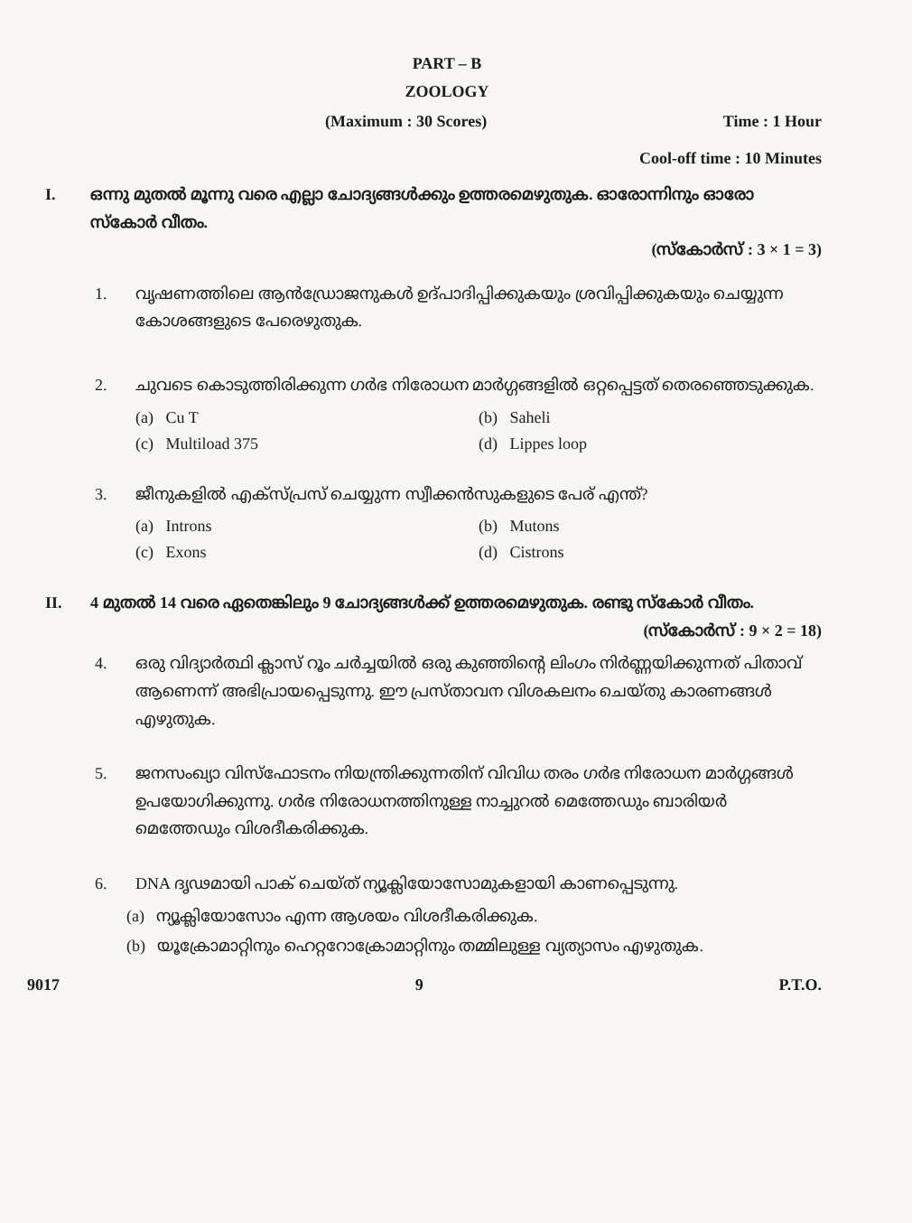PART – B
ZOOLOGY
(Maximum : 30 Scores) Time : 1 Hour
Cool-off time : 10 Minutes
I. ഒന്നു മുതൽ മൂന്നു വരെ എല്ലാ ചോദ്യങ്ങൾക്കും ഉത്തരമെഴുതുക. ഓരോന്നിനും ഓരോ സ്കോർ വീതം.
(സ്കോർസ് : 3 × 1 = 3)
1. വൃഷണത്തിലെ ആൻഡ്രോജനുകൾ ഉദ്പാദിപ്പിക്കുകയും ശ്രവിപ്പിക്കുകയും ചെയ്യുന്ന കോശങ്ങളുടെ പേരെഴുതുക.
2. ചുവടെ കൊടുത്തിരിക്കുന്ന ഗർഭ നിരോധന മാർഗ്ഗങ്ങളിൽ ഒറ്റപ്പെട്ടത് തെരഞ്ഞെടുക്കുക.
(a) Cu T
(b) Saheli
(c) Multiload 375
(d) Lippes loop
3. ജീനുകളിൽ എക്സ്പ്രസ് ചെയ്യുന്ന സ്വീക്കൻസുകളുടെ പേര് എന്ത്?
(a) Introns
(b) Mutons
(c) Exons
(d) Cistrons
II. 4 മുതൽ 14 വരെ ഏതെങ്കിലും 9 ചോദ്യങ്ങൾക്ക് ഉത്തരമെഴുതുക. രണ്ടു സ്കോർ വീതം.
(സ്കോർസ് : 9 × 2 = 18)
4. ഒരു വിദ്യാർത്ഥി ക്ലാസ് റൂം ചർച്ചയിൽ ഒരു കുഞ്ഞിന്റെ ലിംഗം നിർണ്ണയിക്കുന്നത് പിതാവ് ആണെന്ന് അഭിപ്രായപ്പെടുന്നു. ഈ പ്രസ്താവന വിശകലനം ചെയ്തു കാരണങ്ങൾ എഴുതുക.
5. ജനസംഖ്യാ വിസ്ഫോടനം നിയന്ത്രിക്കുന്നതിന് വിവിധ തരം ഗർഭ നിരോധന മാർഗ്ഗങ്ങൾ ഉപയോഗിക്കുന്നു. ഗർഭ നിരോധനത്തിനുള്ള നാച്ചുറൽ മെത്തേഡും ബാരിയർ മെത്തേഡും വിശദീകരിക്കുക.
6. DNA ദൃഢമായി പാക് ചെയ്ത് ന്യൂക്ലിയോസോമുകളായി കാണപ്പെടുന്നു.
(a) ന്യൂക്ലിയോസോം എന്ന ആശയം വിശദീകരിക്കുക.
(b) യൂക്രോമാറ്റിനും ഹെറ്ററോക്രോമാറ്റിനും തമ്മിലുള്ള വ്യത്യാസം എഴുതുക.
9017 9 P.T.O.